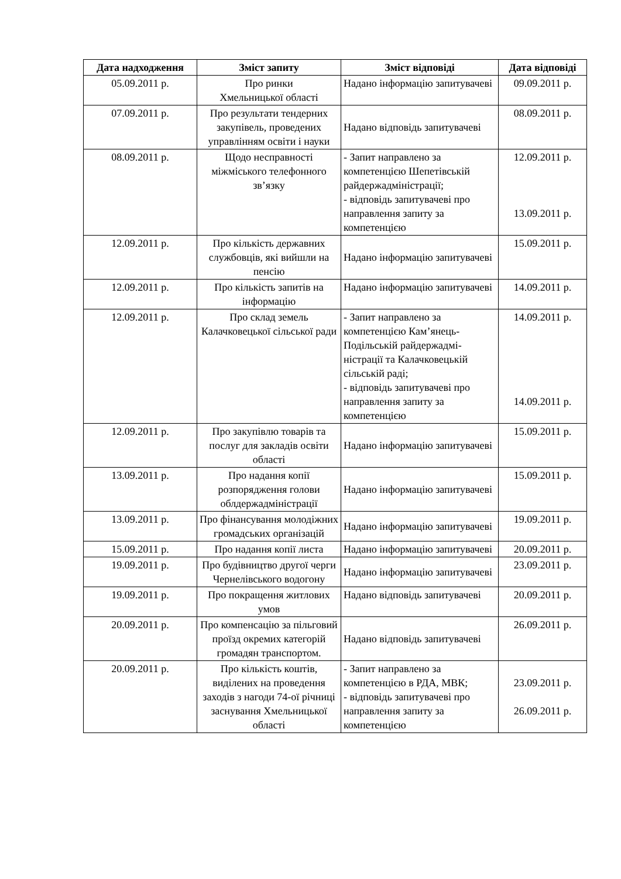| Дата надходження | Зміст запиту | Зміст відповіді | Дата відповіді |
| --- | --- | --- | --- |
| 05.09.2011 р. | Про ринки Хмельницької області | Надано інформацію запитувачеві | 09.09.2011 р. |
| 07.09.2011 р. | Про результати тендерних закупівель, проведених управлінням освіти і науки | Надано відповідь запитувачеві | 08.09.2011 р. |
| 08.09.2011 р. | Щодо несправності міжміського телефонного зв’язку | - Запит направлено за компетенцією Шепетівській райдержадміністрації; - відповідь запитувачеві про направлення запиту за компетенцією | 12.09.2011 р. 13.09.2011 р. |
| 12.09.2011 р. | Про кількість державних службовців, які вийшли на пенсію | Надано інформацію запитувачеві | 15.09.2011 р. |
| 12.09.2011 р. | Про кількість запитів на інформацію | Надано інформацію запитувачеві | 14.09.2011 р. |
| 12.09.2011 р. | Про склад земель Калачковецької сільської ради | - Запит направлено за компетенцією Кам’янець-Подільській райдержадмі-ністрації та Калачковецькій сільській раді; - відповідь запитувачеві про направлення запиту за компетенцією | 14.09.2011 р. 14.09.2011 р. |
| 12.09.2011 р. | Про закупівлю товарів та послуг для закладів освіти області | Надано інформацію запитувачеві | 15.09.2011 р. |
| 13.09.2011 р. | Про надання копії розпорядження голови облдержадміністрації | Надано інформацію запитувачеві | 15.09.2011 р. |
| 13.09.2011 р. | Про фінансування молодіжних громадських організацій | Надано інформацію запитувачеві | 19.09.2011 р. |
| 15.09.2011 р. | Про надання копії листа | Надано інформацію запитувачеві | 20.09.2011 р. |
| 19.09.2011 р. | Про будівництво другої черги Чернелівського водогону | Надано інформацію запитувачеві | 23.09.2011 р. |
| 19.09.2011 р. | Про покращення житлових умов | Надано відповідь запитувачеві | 20.09.2011 р. |
| 20.09.2011 р. | Про компенсацію за пільговий проїзд окремих категорій громадян транспортом. | Надано відповідь запитувачеві | 26.09.2011 р. |
| 20.09.2011 р. | Про кількість коштів, виділених на проведення заходів з нагоди 74-ої річниці заснування Хмельницької області | - Запит направлено за компетенцією в РДА, МВК; - відповідь запитувачеві про направлення запиту за компетенцією | 23.09.2011 р. 26.09.2011 р. |